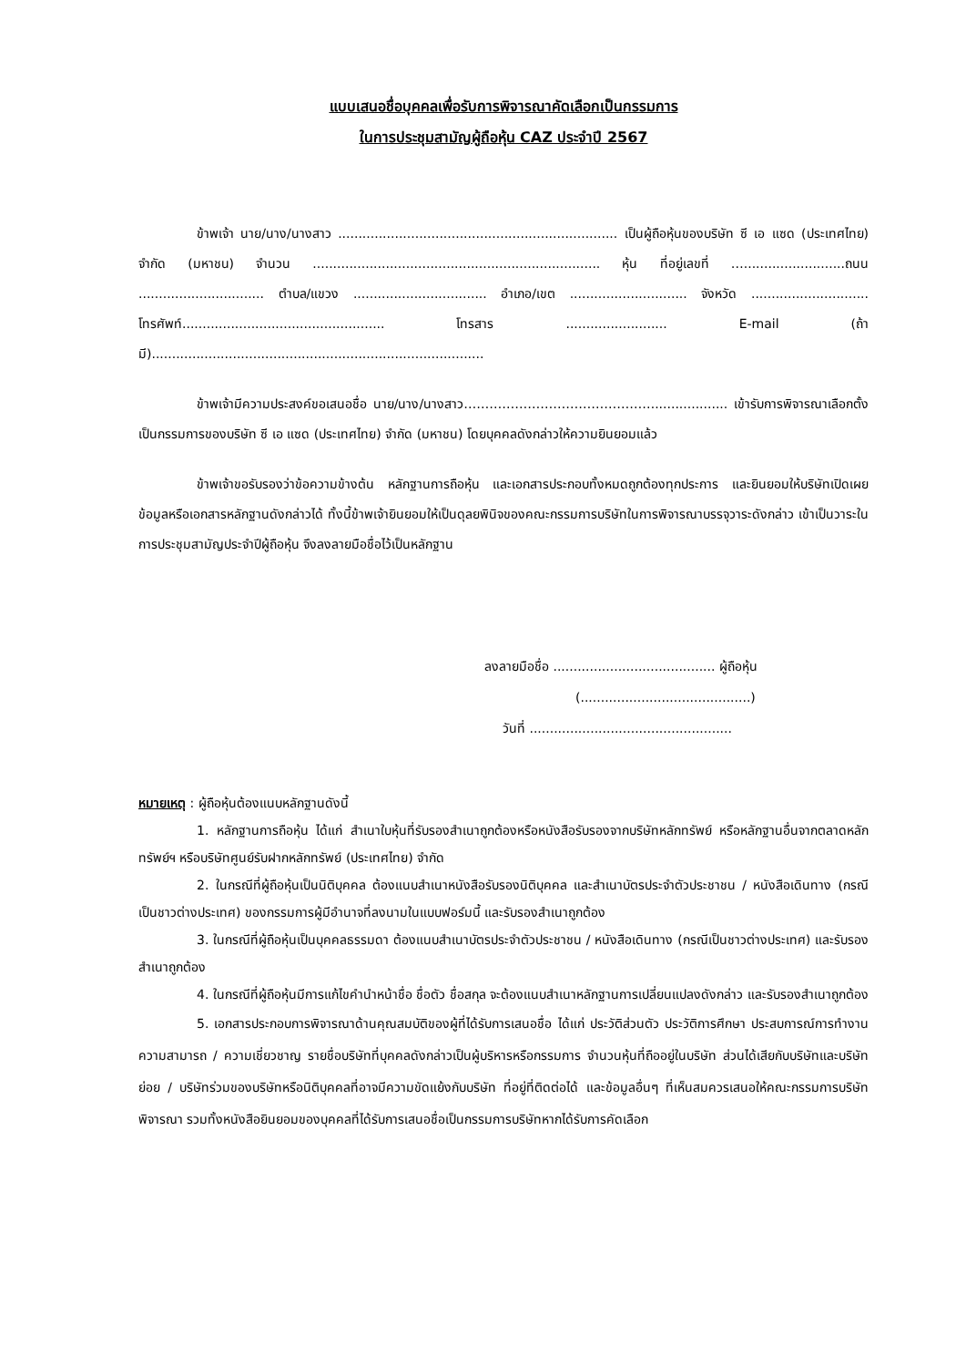แบบเสนอชื่อบุคคลเพื่อรับการพิจารณาคัดเลือกเป็นกรรมการ
ในการประชุมสามัญผู้ถือหุ้น CAZ ประจำปี 2567
ข้าพเจ้า นาย/นาง/นางสาว ..................................................................... เป็นผู้ถือหุ้นของบริษัท ซี เอ แซด (ประเทศไทย) จำกัด (มหาชน) จำนวน ....................................................................... หุ้น ที่อยู่เลขที่ ….........................ถนน ............................... ตำบล/แขวง ................................. อำเภอ/เขต ............................. จังหวัด ............................. โทรศัพท์.................................................. โทรสาร ......................... E-mail (ถ้ามี)..................................................................................
ข้าพเจ้ามีความประสงค์ขอเสนอชื่อ นาย/นาง/นางสาว……………………………………….................. เข้ารับการพิจารณาเลือกตั้งเป็นกรรมการของบริษัท ซี เอ แซด (ประเทศไทย) จำกัด (มหาชน) โดยบุคคลดังกล่าวให้ความยินยอมแล้ว
ข้าพเจ้าขอรับรองว่าข้อความข้างต้น หลักฐานการถือหุ้น และเอกสารประกอบทั้งหมดถูกต้องทุกประการ และยินยอมให้บริษัทเปิดเผยข้อมูลหรือเอกสารหลักฐานดังกล่าวได้ ทั้งนี้ข้าพเจ้ายินยอมให้เป็นดุลยพินิจของคณะกรรมการบริษัทในการพิจารณาบรรจุวาระดังกล่าว เข้าเป็นวาระในการประชุมสามัญประจำปีผู้ถือหุ้น จึงลงลายมือชื่อไว้เป็นหลักฐาน
ลงลายมือชื่อ ........................................ ผู้ถือหุ้น
(..........................................)
วันที่ ..................................................
หมายเหตุ : ผู้ถือหุ้นต้องแนบหลักฐานดังนี้
1. หลักฐานการถือหุ้น ได้แก่ สำเนาใบหุ้นที่รับรองสำเนาถูกต้องหรือหนังสือรับรองจากบริษัทหลักทรัพย์ หรือหลักฐานอื่นจากตลาดหลักทรัพย์ฯ หรือบริษัทศูนย์รับฝากหลักทรัพย์ (ประเทศไทย) จำกัด
2. ในกรณีที่ผู้ถือหุ้นเป็นนิติบุคคล ต้องแนบสำเนาหนังสือรับรองนิติบุคคล และสำเนาบัตรประจำตัวประชาชน / หนังสือเดินทาง (กรณีเป็นชาวต่างประเทศ) ของกรรมการผู้มีอำนาจที่ลงนามในแบบฟอร์มนี้ และรับรองสำเนาถูกต้อง
3. ในกรณีที่ผู้ถือหุ้นเป็นบุคคลธรรมดา ต้องแนบสำเนาบัตรประจำตัวประชาชน / หนังสือเดินทาง (กรณีเป็นชาวต่างประเทศ) และรับรองสำเนาถูกต้อง
4. ในกรณีที่ผู้ถือหุ้นมีการแก้ไขคำนำหน้าชื่อ ชื่อตัว ชื่อสกุล จะต้องแนบสำเนาหลักฐานการเปลี่ยนแปลงดังกล่าว และรับรองสำเนาถูกต้อง
5. เอกสารประกอบการพิจารณาด้านคุณสมบัติของผู้ที่ได้รับการเสนอชื่อ ได้แก่ ประวัติส่วนตัว ประวัติการศึกษา ประสบการณ์การทำงาน ความสามารถ / ความเชี่ยวชาญ รายชื่อบริษัทที่บุคคลดังกล่าวเป็นผู้บริหารหรือกรรมการ จำนวนหุ้นที่ถืออยู่ในบริษัท ส่วนได้เสียกับบริษัทและบริษัทย่อย / บริษัทร่วมของบริษัทหรือนิติบุคคลที่อาจมีความขัดแย้งกับบริษัท ที่อยู่ที่ติดต่อได้ และข้อมูลอื่นๆ ที่เห็นสมควรเสนอให้คณะกรรมการบริษัทพิจารณา รวมทั้งหนังสือยินยอมของบุคคลที่ได้รับการเสนอชื่อเป็นกรรมการบริษัทหากได้รับการคัดเลือก